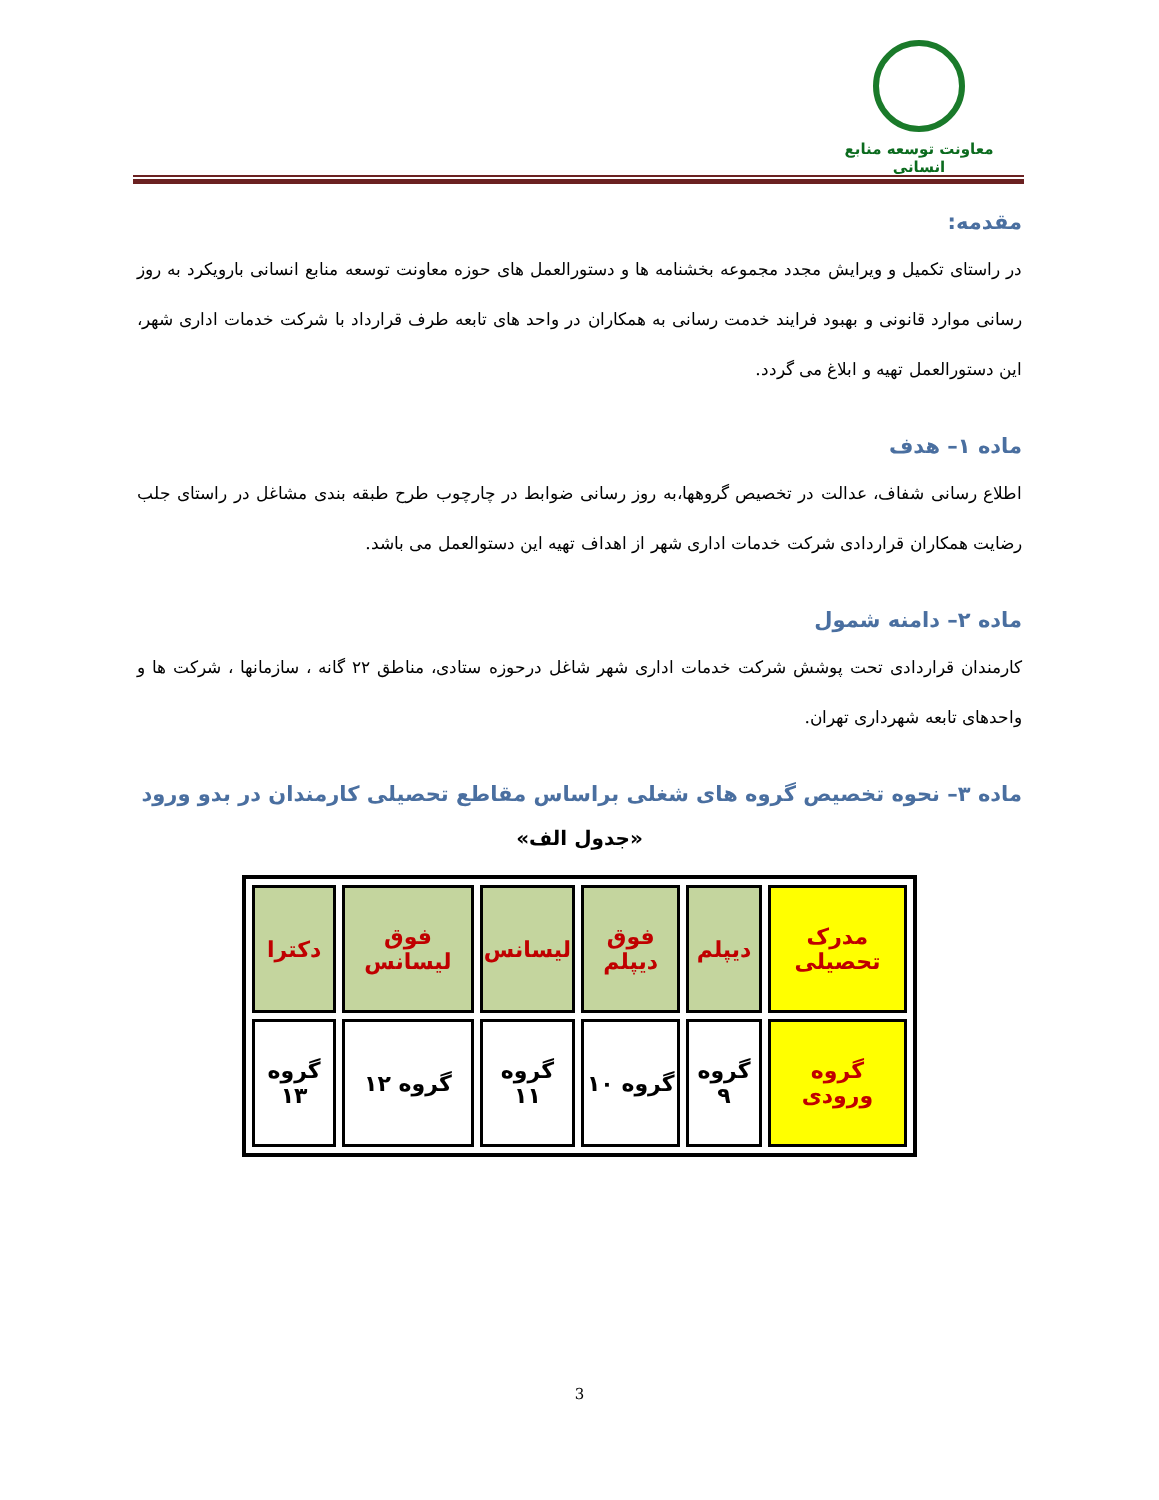معاونت توسعه منابع انسانی
مقدمه:
در راستای تکمیل و ویرایش مجدد مجموعه بخشنامه ها و دستورالعمل های حوزه معاونت توسعه منابع انسانی بارویکرد به روز رسانی موارد قانونی و بهبود فرایند خدمت رسانی به همکاران در واحد های تابعه طرف قرارداد با شرکت خدمات اداری شهر، این دستورالعمل تهیه و ابلاغ می گردد.
ماده ۱– هدف
اطلاع رسانی شفاف، عدالت در تخصیص گروهها،به روز رسانی ضوابط در چارچوب طرح طبقه بندی مشاغل در راستای جلب رضایت همکاران قراردادی شرکت خدمات اداری شهر از اهداف تهیه این دستوالعمل می باشد.
ماده ۲– دامنه شمول
کارمندان قراردادی تحت پوشش شرکت خدمات اداری شهر شاغل درحوزه ستادی، مناطق ۲۲ گانه ، سازمانها ، شرکت ها و واحدهای تابعه شهرداری تهران.
ماده ۳– نحوه تخصیص گروه های شغلی براساس مقاطع تحصیلی کارمندان در بدو ورود
«جدول الف»
| مدرک تحصیلی | دیپلم | فوق دیپلم | لیسانس | فوق لیسانس | دکترا |
| گروه ورودی | گروه ۹ | گروه ۱۰ | گروه ۱۱ | گروه ۱۲ | گروه ۱۳ |
3